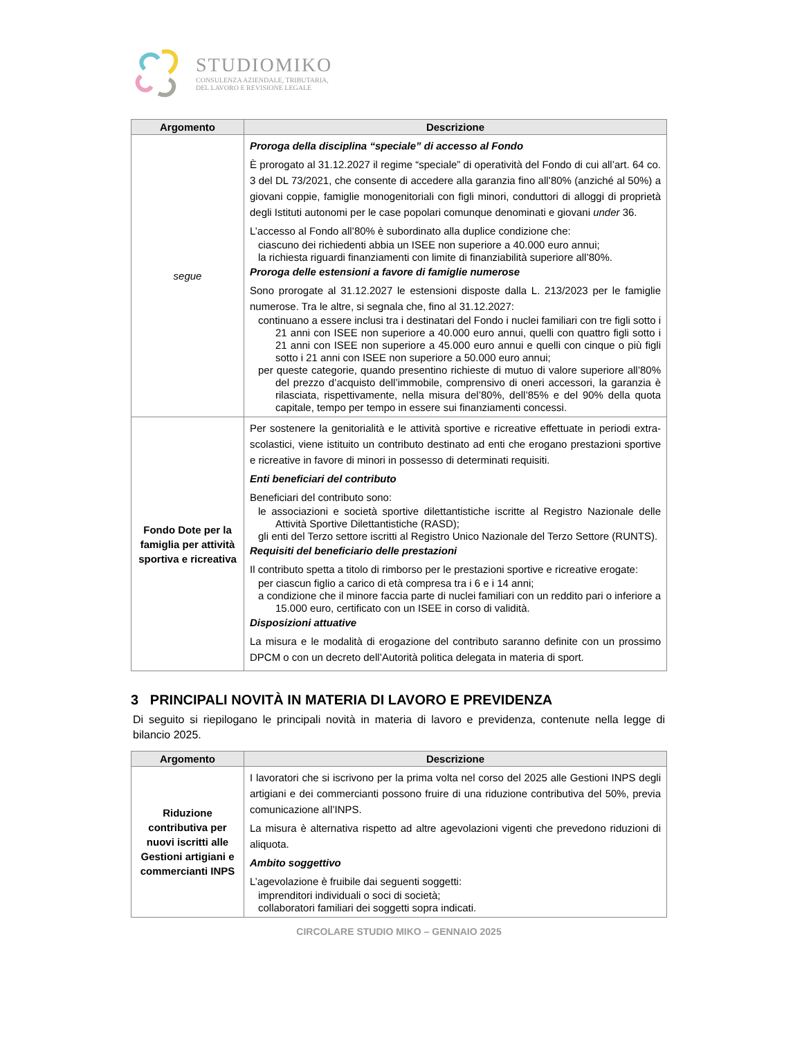STUDIOMIKO
CONSULENZA AZIENDALE, TRIBUTARIA,
DEL LAVORO E REVISIONE LEGALE
| Argomento | Descrizione |
| --- | --- |
| segue | Proroga della disciplina “speciale” di accesso al Fondo È prorogato al 31.12.2027 il regime “speciale” di operatività del Fondo di cui all’art. 64 co. 3 del DL 73/2021, che consente di accedere alla garanzia fino all’80% (anziché al 50%) a giovani coppie, famiglie monogenitoriali con figli minori, conduttori di alloggi di proprietà degli Istituti autonomi per le case popolari comunque denominati e giovani under 36. L’accesso al Fondo all’80% è subordinato alla duplice condizione che: ciascuno dei richiedenti abbia un ISEE non superiore a 40.000 euro annui; la richiesta riguardi finanziamenti con limite di finanziabilità superiore all’80%. Proroga delle estensioni a favore di famiglie numerose Sono prorogate al 31.12.2027 le estensioni disposte dalla L. 213/2023 per le famiglie numerose. Tra le altre, si segnala che, fino al 31.12.2027: continuano a essere inclusi tra i destinatari del Fondo i nuclei familiari con tre figli sotto i 21 anni con ISEE non superiore a 40.000 euro annui, quelli con quattro figli sotto i 21 anni con ISEE non superiore a 45.000 euro annui e quelli con cinque o più figli sotto i 21 anni con ISEE non superiore a 50.000 euro annui; per queste categorie, quando presentino richieste di mutuo di valore superiore all’80% del prezzo d’acquisto dell’immobile, comprensivo di oneri accessori, la garanzia è rilasciata, rispettivamente, nella misura del’80%, dell’85% e del 90% della quota capitale, tempo per tempo in essere sui finanziamenti concessi. |
| Fondo Dote per la famiglia per attività sportiva e ricreativa | Per sostenere la genitorialità e le attività sportive e ricreative effettuate in periodi extra- scolastici, viene istituito un contributo destinato ad enti che erogano prestazioni sportive e ricreative in favore di minori in possesso di determinati requisiti. Enti beneficiari del contributo Beneficiari del contributo sono: le associazioni e società sportive dilettantistiche iscritte al Registro Nazionale delle Attività Sportive Dilettantistiche (RASD); gli enti del Terzo settore iscritti al Registro Unico Nazionale del Terzo Settore (RUNTS). Requisiti del beneficiario delle prestazioni Il contributo spetta a titolo di rimborso per le prestazioni sportive e ricreative erogate: per ciascun figlio a carico di età compresa tra i 6 e i 14 anni; a condizione che il minore faccia parte di nuclei familiari con un reddito pari o inferiore a 15.000 euro, certificato con un ISEE in corso di validità. Disposizioni attuative La misura e le modalità di erogazione del contributo saranno definite con un prossimo DPCM o con un decreto dell’Autorità politica delegata in materia di sport. |
3 PRINCIPALI NOVITÀ IN MATERIA DI LAVORO E PREVIDENZA
Di seguito si riepilogano le principali novità in materia di lavoro e previdenza, contenute nella legge di bilancio 2025.
| Argomento | Descrizione |
| --- | --- |
| Riduzione contributiva per nuovi iscritti alle Gestioni artigiani e commercianti INPS | I lavoratori che si iscrivono per la prima volta nel corso del 2025 alle Gestioni INPS degli artigiani e dei commercianti possono fruire di una riduzione contributiva del 50%, previa comunicazione all’INPS. La misura è alternativa rispetto ad altre agevolazioni vigenti che prevedono riduzioni di aliquota. Ambito soggettivo L’agevolazione è fruibile dai seguenti soggetti: imprenditori individuali o soci di società; collaboratori familiari dei soggetti sopra indicati. |
CIRCOLARE STUDIO MIKO – GENNAIO 2025